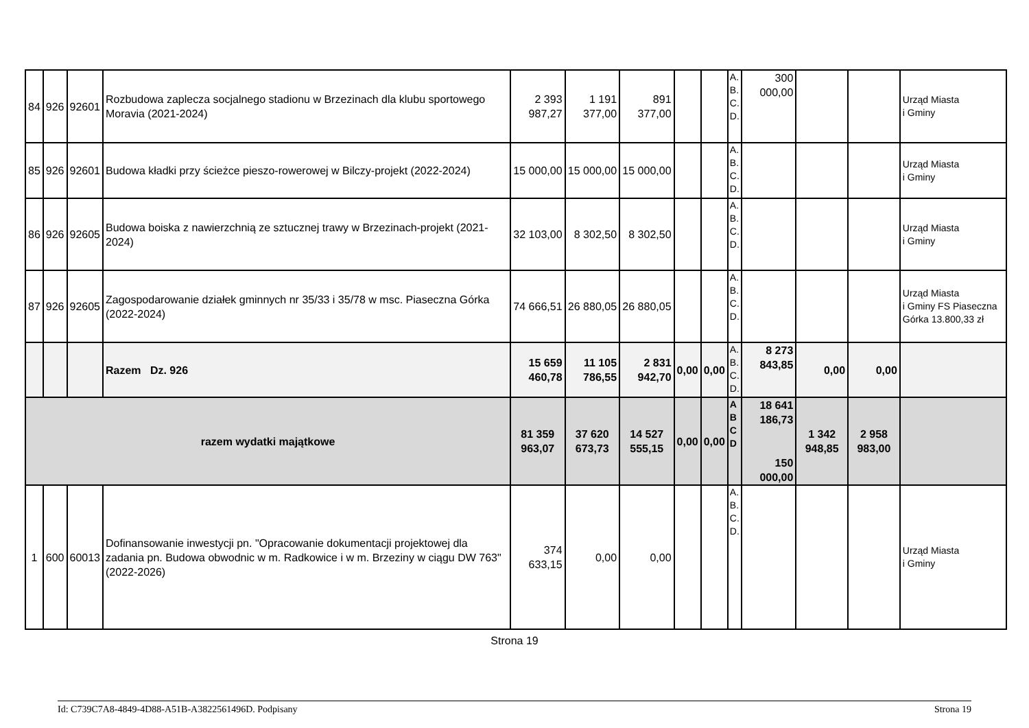| 84 | 926 | 92601 | Rozbudowa zaplecza socjalnego stadionu w Brzezinach dla klubu sportowego Moravia (2021-2024) | 2 393 987,27 | 1 191 377,00 | 891 377,00 | | | A. B. C. D. | 300 000,00 | | | Urząd Miasta i Gminy |
| 85 | 926 | 92601 | Budowa kładki przy ścieżce pieszo-rowerowej w Bilczy-projekt (2022-2024) | 15 000,00 | 15 000,00 | 15 000,00 | | | A. B. C. D. | | | | Urząd Miasta i Gminy |
| 86 | 926 | 92605 | Budowa boiska z nawierzchnią ze sztucznej trawy w Brzezinach-projekt (2021-2024) | 32 103,00 | 8 302,50 | 8 302,50 | | | A. B. C. D. | | | | Urząd Miasta i Gminy |
| 87 | 926 | 92605 | Zagospodarowanie działek gminnych nr 35/33 i 35/78 w msc. Piaseczna Górka (2022-2024) | 74 666,51 | 26 880,05 | 26 880,05 | | | A. B. C. D. | | | | Urząd Miasta i Gminy FS Piaseczna Górka 13.800,33 zł |
| | | | Razem Dz. 926 | 15 659 460,78 | 11 105 786,55 | 2 831 942,70 | 0,00 | 0,00 | A. B. C. D. | 8 273 843,85 | 0,00 | 0,00 | |
| razem wydatki majątkowe | | | | 81 359 963,07 | 37 620 673,73 | 14 527 555,15 | 0,00 | 0,00 | A B C D | 18 641 186,73 150 000,00 | 1 342 948,85 | 2 958 983,00 | |
| 1 | 600 | 60013 | Dofinansowanie inwestycji pn. "Opracowanie dokumentacji projektowej dla zadania pn. Budowa obwodnic w m. Radkowice i w m. Brzeziny w ciągu DW 763" (2022-2026) | 374 633,15 | 0,00 | 0,00 | | | A. B. C. D. | | | | Urząd Miasta i Gminy |
Strona 19
Id: C739C7A8-4849-4D88-A51B-A3822561496D. Podpisany Strona 19